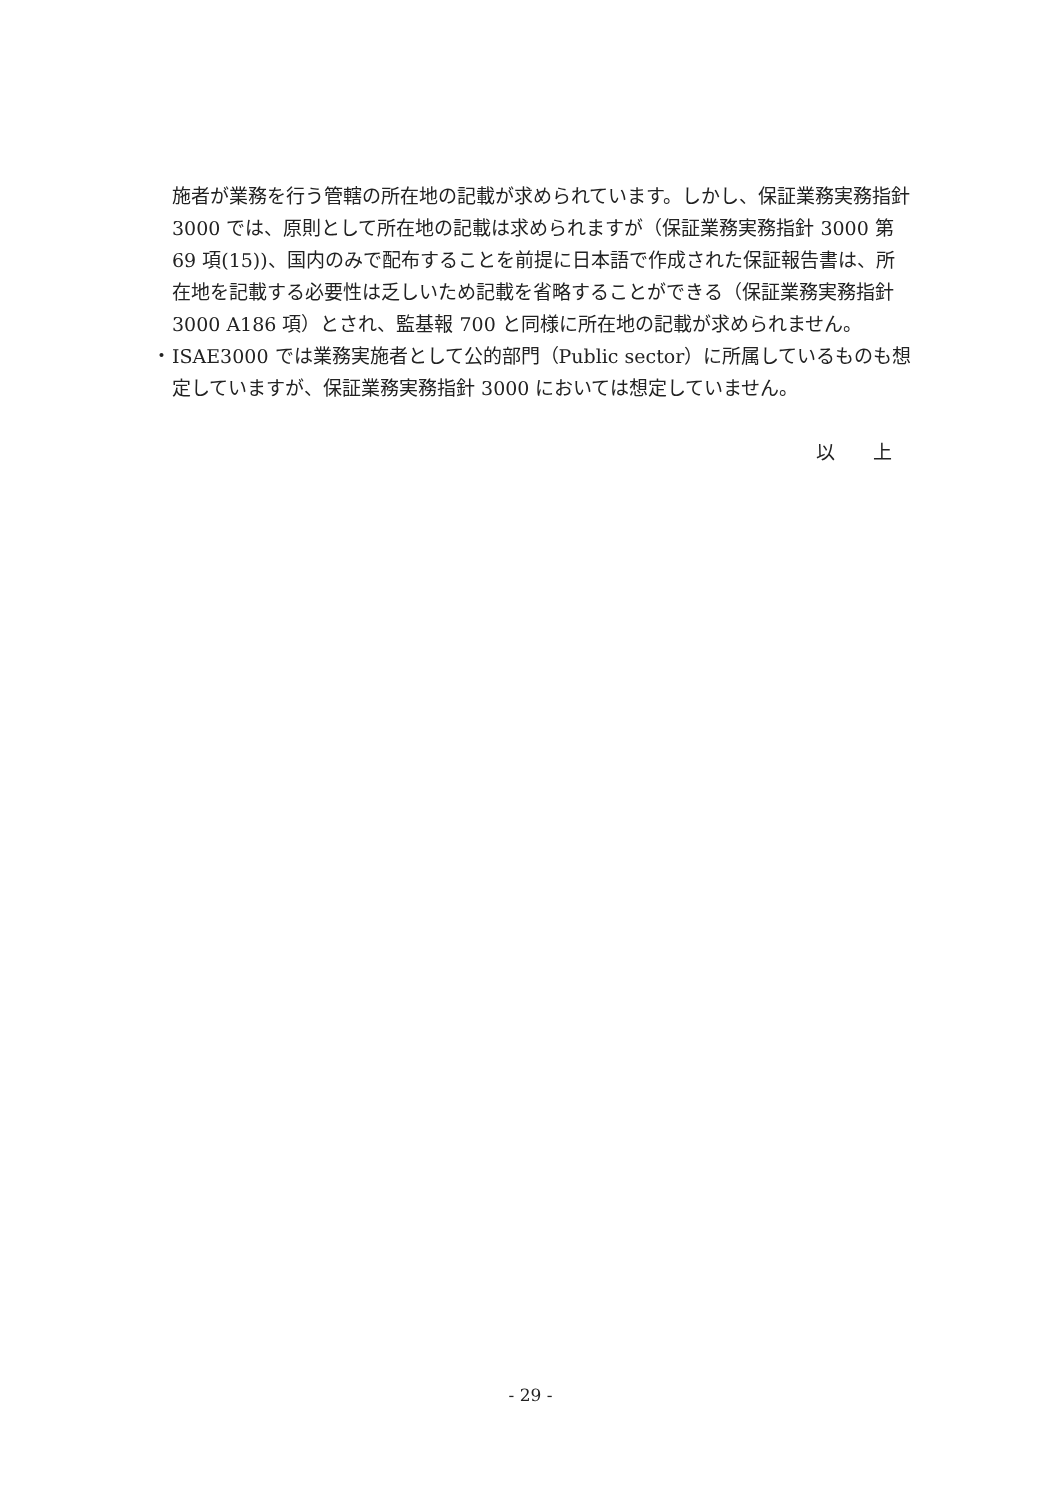施者が業務を行う管轄の所在地の記載が求められています。しかし、保証業務実務指針 3000 では、原則として所在地の記載は求められますが（保証業務実務指針 3000 第 69 項(15))、国内のみで配布することを前提に日本語で作成された保証報告書は、所在地を記載する必要性は乏しいため記載を省略することができる（保証業務実務指針 3000 A186 項）とされ、監基報 700 と同様に所在地の記載が求められません。
・ ISAE3000 では業務実施者として公的部門（Public sector）に所属しているものも想定していますが、保証業務実務指針 3000 においては想定していません。
以　　上
- 29 -